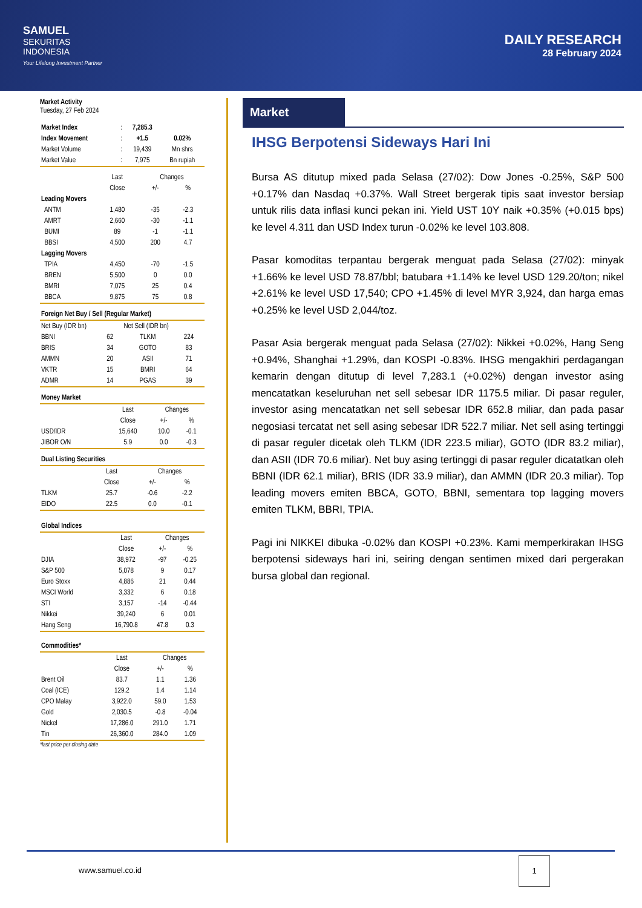SAMUEL
SEKURITAS
INDONESIA
Your Lifelong Investment Partner
DAILY RESEARCH
28 February 2024
Market Activity
Tuesday, 27 Feb 2024
| Market Index | : | 7,285.3 | |
| Index Movement | : | +1.5 | 0.02% |
| Market Volume | : | 19,439 | Mn shrs |
| Market Value | : | 7,975 | Bn rupiah |
| | Last | Changes | |
| --- | --- | --- | --- |
| | Close | +/- | % |
| Leading Movers | | | |
| ANTM | 1,480 | -35 | -2.3 |
| AMRT | 2,660 | -30 | -1.1 |
| BUMI | 89 | -1 | -1.1 |
| BBSI | 4,500 | 200 | 4.7 |
| Lagging Movers | | | |
| TPIA | 4,450 | -70 | -1.5 |
| BREN | 5,500 | 0 | 0.0 |
| BMRI | 7,075 | 25 | 0.4 |
| BBCA | 9,875 | 75 | 0.8 |
Foreign Net Buy / Sell (Regular Market)
| Net Buy (IDR bn) | | Net Sell (IDR bn) | |
| --- | --- | --- | --- |
| BBNI | 62 | TLKM | 224 |
| BRIS | 34 | GOTO | 83 |
| AMMN | 20 | ASII | 71 |
| VKTR | 15 | BMRI | 64 |
| ADMR | 14 | PGAS | 39 |
Money Market
| | Last | Changes | |
| --- | --- | --- | --- |
| | Close | +/- | % |
| USD/IDR | 15,640 | 10.0 | -0.1 |
| JIBOR O/N | 5.9 | 0.0 | -0.3 |
Dual Listing Securities
| | Last | Changes | |
| --- | --- | --- | --- |
| | Close | +/- | % |
| TLKM | 25.7 | -0.6 | -2.2 |
| EIDO | 22.5 | 0.0 | -0.1 |
Global Indices
| | Last | Changes | |
| --- | --- | --- | --- |
| | Close | +/- | % |
| DJIA | 38,972 | -97 | -0.25 |
| S&P 500 | 5,078 | 9 | 0.17 |
| Euro Stoxx | 4,886 | 21 | 0.44 |
| MSCI World | 3,332 | 6 | 0.18 |
| STI | 3,157 | -14 | -0.44 |
| Nikkei | 39,240 | 6 | 0.01 |
| Hang Seng | 16,790.8 | 47.8 | 0.3 |
Commodities*
| | Last | Changes | |
| --- | --- | --- | --- |
| | Close | +/- | % |
| Brent Oil | 83.7 | 1.1 | 1.36 |
| Coal (ICE) | 129.2 | 1.4 | 1.14 |
| CPO Malay | 3,922.0 | 59.0 | 1.53 |
| Gold | 2,030.5 | -0.8 | -0.04 |
| Nickel | 17,286.0 | 291.0 | 1.71 |
| Tin | 26,360.0 | 284.0 | 1.09 |
*last price per closing date
Market
IHSG Berpotensi Sideways Hari Ini
Bursa AS ditutup mixed pada Selasa (27/02): Dow Jones -0.25%, S&P 500 +0.17% dan Nasdaq +0.37%. Wall Street bergerak tipis saat investor bersiap untuk rilis data inflasi kunci pekan ini. Yield UST 10Y naik +0.35% (+0.015 bps) ke level 4.311 dan USD Index turun -0.02% ke level 103.808.
Pasar komoditas terpantau bergerak menguat pada Selasa (27/02): minyak +1.66% ke level USD 78.87/bbl; batubara +1.14% ke level USD 129.20/ton; nikel +2.61% ke level USD 17,540; CPO +1.45% di level MYR 3,924, dan harga emas +0.25% ke level USD 2,044/toz.
Pasar Asia bergerak menguat pada Selasa (27/02): Nikkei +0.02%, Hang Seng +0.94%, Shanghai +1.29%, dan KOSPI -0.83%. IHSG mengakhiri perdagangan kemarin dengan ditutup di level 7,283.1 (+0.02%) dengan investor asing mencatatkan keseluruhan net sell sebesar IDR 1175.5 miliar. Di pasar reguler, investor asing mencatatkan net sell sebesar IDR 652.8 miliar, dan pada pasar negosiasi tercatat net sell asing sebesar IDR 522.7 miliar. Net sell asing tertinggi di pasar reguler dicetak oleh TLKM (IDR 223.5 miliar), GOTO (IDR 83.2 miliar), dan ASII (IDR 70.6 miliar). Net buy asing tertinggi di pasar reguler dicatatkan oleh BBNI (IDR 62.1 miliar), BRIS (IDR 33.9 miliar), dan AMMN (IDR 20.3 miliar). Top leading movers emiten BBCA, GOTO, BBNI, sementara top lagging movers emiten TLKM, BBRI, TPIA.
Pagi ini NIKKEI dibuka -0.02% dan KOSPI +0.23%. Kami memperkirakan IHSG berpotensi sideways hari ini, seiring dengan sentimen mixed dari pergerakan bursa global dan regional.
www.samuel.co.id
1